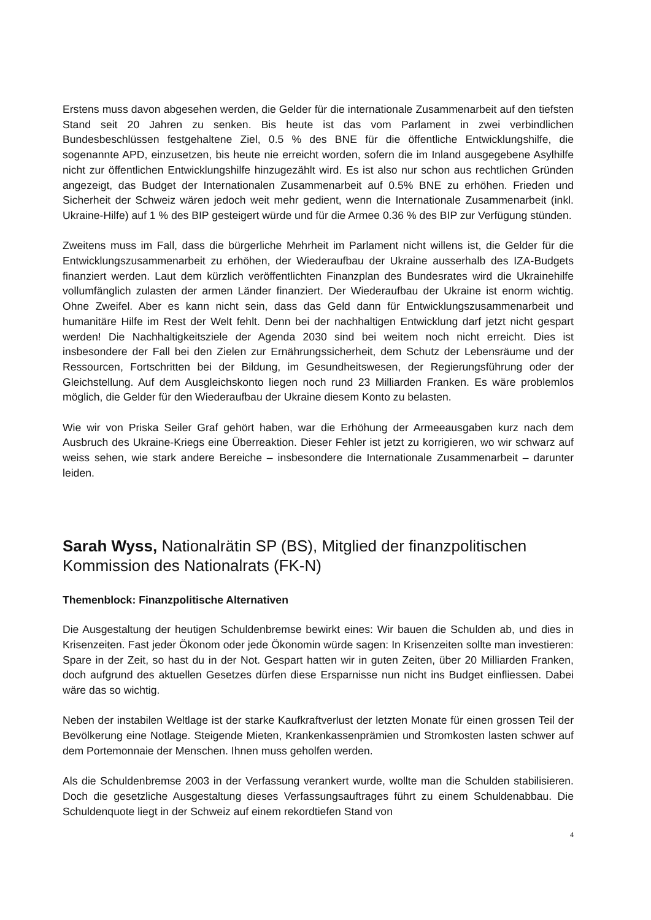Erstens muss davon abgesehen werden, die Gelder für die internationale Zusammenarbeit auf den tiefsten Stand seit 20 Jahren zu senken. Bis heute ist das vom Parlament in zwei verbindlichen Bundesbeschlüssen festgehaltene Ziel, 0.5 % des BNE für die öffentliche Entwicklungshilfe, die sogenannte APD, einzusetzen, bis heute nie erreicht worden, sofern die im Inland ausgegebene Asylhilfe nicht zur öffentlichen Entwicklungshilfe hinzugezählt wird. Es ist also nur schon aus rechtlichen Gründen angezeigt, das Budget der Internationalen Zusammenarbeit auf 0.5% BNE zu erhöhen. Frieden und Sicherheit der Schweiz wären jedoch weit mehr gedient, wenn die Internationale Zusammenarbeit (inkl. Ukraine-Hilfe) auf 1 % des BIP gesteigert würde und für die Armee 0.36 % des BIP zur Verfügung stünden.
Zweitens muss im Fall, dass die bürgerliche Mehrheit im Parlament nicht willens ist, die Gelder für die Entwicklungszusammenarbeit zu erhöhen, der Wiederaufbau der Ukraine ausserhalb des IZA-Budgets finanziert werden. Laut dem kürzlich veröffentlichten Finanzplan des Bundesrates wird die Ukrainehilfe vollumfänglich zulasten der armen Länder finanziert. Der Wiederaufbau der Ukraine ist enorm wichtig. Ohne Zweifel. Aber es kann nicht sein, dass das Geld dann für Entwicklungszusammenarbeit und humanitäre Hilfe im Rest der Welt fehlt. Denn bei der nachhaltigen Entwicklung darf jetzt nicht gespart werden! Die Nachhaltigkeitsziele der Agenda 2030 sind bei weitem noch nicht erreicht. Dies ist insbesondere der Fall bei den Zielen zur Ernährungssicherheit, dem Schutz der Lebensräume und der Ressourcen, Fortschritten bei der Bildung, im Gesundheitswesen, der Regierungsführung oder der Gleichstellung. Auf dem Ausgleichskonto liegen noch rund 23 Milliarden Franken. Es wäre problemlos möglich, die Gelder für den Wiederaufbau der Ukraine diesem Konto zu belasten.
Wie wir von Priska Seiler Graf gehört haben, war die Erhöhung der Armeeausgaben kurz nach dem Ausbruch des Ukraine-Kriegs eine Überreaktion. Dieser Fehler ist jetzt zu korrigieren, wo wir schwarz auf weiss sehen, wie stark andere Bereiche – insbesondere die Internationale Zusammenarbeit – darunter leiden.
Sarah Wyss, Nationalrätin SP (BS), Mitglied der finanzpolitischen Kommission des Nationalrats (FK-N)
Themenblock: Finanzpolitische Alternativen
Die Ausgestaltung der heutigen Schuldenbremse bewirkt eines: Wir bauen die Schulden ab, und dies in Krisenzeiten. Fast jeder Ökonom oder jede Ökonomin würde sagen: In Krisenzeiten sollte man investieren: Spare in der Zeit, so hast du in der Not. Gespart hatten wir in guten Zeiten, über 20 Milliarden Franken, doch aufgrund des aktuellen Gesetzes dürfen diese Ersparnisse nun nicht ins Budget einfliessen. Dabei wäre das so wichtig.
Neben der instabilen Weltlage ist der starke Kaufkraftverlust der letzten Monate für einen grossen Teil der Bevölkerung eine Notlage. Steigende Mieten, Krankenkassenprämien und Stromkosten lasten schwer auf dem Portemonnaie der Menschen. Ihnen muss geholfen werden.
Als die Schuldenbremse 2003 in der Verfassung verankert wurde, wollte man die Schulden stabilisieren. Doch die gesetzliche Ausgestaltung dieses Verfassungsauftrages führt zu einem Schuldenabbau. Die Schuldenquote liegt in der Schweiz auf einem rekordtiefen Stand von
4